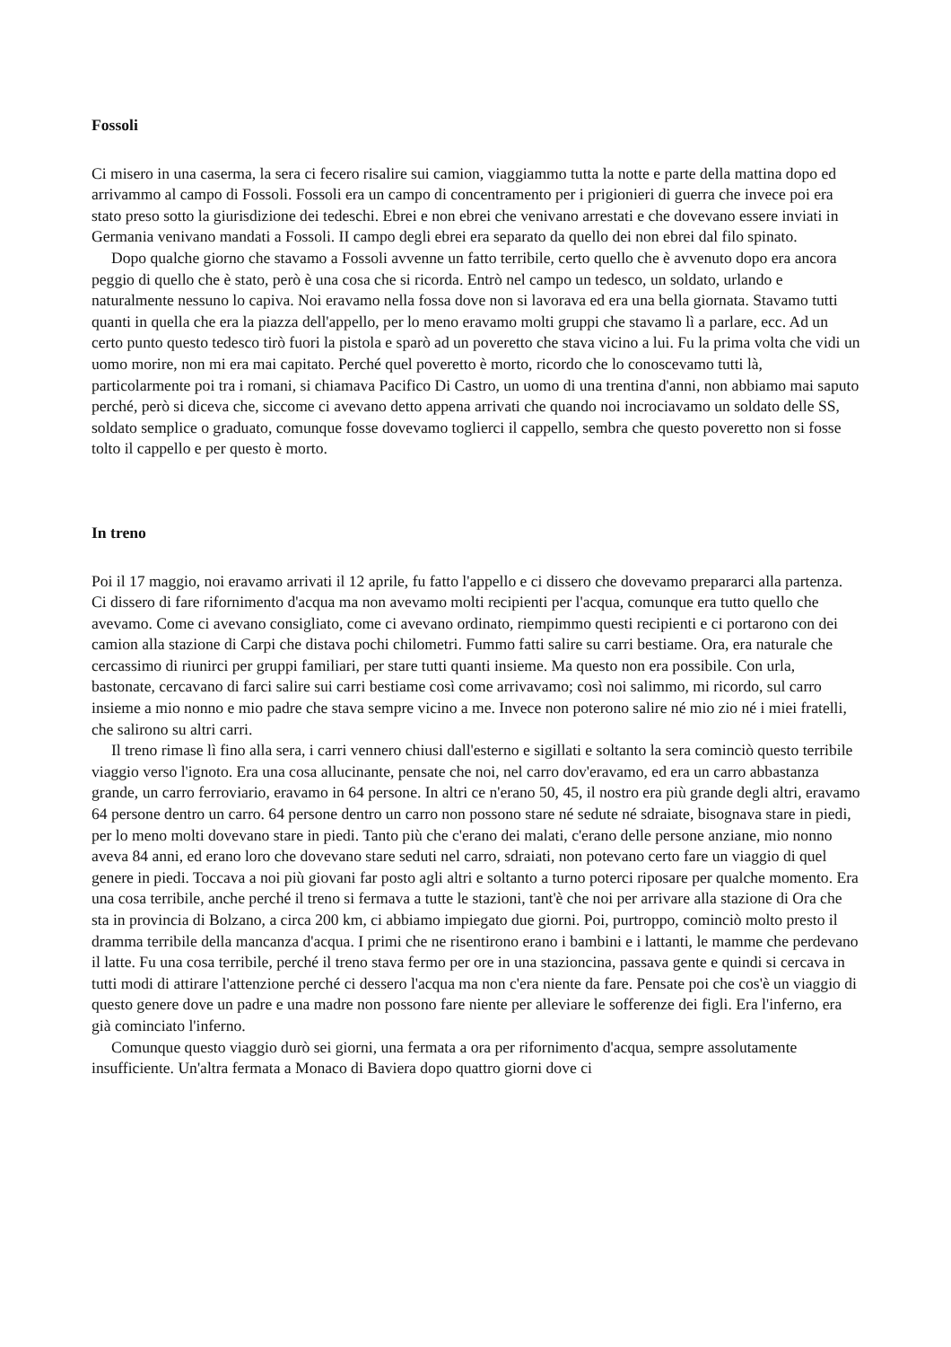Fossoli
Ci misero in una caserma, la sera ci fecero risalire sui camion, viaggiammo tutta la notte e parte della mattina dopo ed arrivammo al campo di Fossoli. Fossoli era un campo di concentramento per i prigionieri di guerra che invece poi era stato preso sotto la giurisdizione dei tedeschi. Ebrei e non ebrei che venivano arrestati e che dovevano essere inviati in Germania venivano mandati a Fossoli. II campo degli ebrei era separato da quello dei non ebrei dal filo spinato.
Dopo qualche giorno che stavamo a Fossoli avvenne un fatto terribile, certo quello che è avvenuto dopo era ancora peggio di quello che è stato, però è una cosa che si ricorda. Entrò nel campo un tedesco, un soldato, urlando e naturalmente nessuno lo capiva. Noi eravamo nella fossa dove non si lavorava ed era una bella giornata. Stavamo tutti quanti in quella che era la piazza dell'appello, per lo meno eravamo molti gruppi che stavamo lì a parlare, ecc. Ad un certo punto questo tedesco tirò fuori la pistola e sparò ad un poveretto che stava vicino a lui. Fu la prima volta che vidi un uomo morire, non mi era mai capitato. Perché quel poveretto è morto, ricordo che lo conoscevamo tutti là, particolarmente poi tra i romani, si chiamava Pacifico Di Castro, un uomo di una trentina d'anni, non abbiamo mai saputo perché, però si diceva che, siccome ci avevano detto appena arrivati che quando noi incrociavamo un soldato delle SS, soldato semplice o graduato, comunque fosse dovevamo toglierci il cappello, sembra che questo poveretto non si fosse tolto il cappello e per questo è morto.
In treno
Poi il 17 maggio, noi eravamo arrivati il 12 aprile, fu fatto l'appello e ci dissero che dovevamo prepararci alla partenza. Ci dissero di fare rifornimento d'acqua ma non avevamo molti recipienti per l'acqua, comunque era tutto quello che avevamo. Come ci avevano consigliato, come ci avevano ordinato, riempimmo questi recipienti e ci portarono con dei camion alla stazione di Carpi che distava pochi chilometri. Fummo fatti salire su carri bestiame. Ora, era naturale che cercassimo di riunirci per gruppi familiari, per stare tutti quanti insieme. Ma questo non era possibile. Con urla, bastonate, cercavano di farci salire sui carri bestiame così come arrivavamo; così noi salimmo, mi ricordo, sul carro insieme a mio nonno e mio padre che stava sempre vicino a me. Invece non poterono salire né mio zio né i miei fratelli, che salirono su altri carri.
Il treno rimase lì fino alla sera, i carri vennero chiusi dall'esterno e sigillati e soltanto la sera cominciò questo terribile viaggio verso l'ignoto. Era una cosa allucinante, pensate che noi, nel carro dov'eravamo, ed era un carro abbastanza grande, un carro ferroviario, eravamo in 64 persone. In altri ce n'erano 50, 45, il nostro era più grande degli altri, eravamo 64 persone dentro un carro. 64 persone dentro un carro non possono stare né sedute né sdraiate, bisognava stare in piedi, per lo meno molti dovevano stare in piedi. Tanto più che c'erano dei malati, c'erano delle persone anziane, mio nonno aveva 84 anni, ed erano loro che dovevano stare seduti nel carro, sdraiati, non potevano certo fare un viaggio di quel genere in piedi. Toccava a noi più giovani far posto agli altri e soltanto a turno poterci riposare per qualche momento. Era una cosa terribile, anche perché il treno si fermava a tutte le stazioni, tant'è che noi per arrivare alla stazione di Ora che sta in provincia di Bolzano, a circa 200 km, ci abbiamo impiegato due giorni. Poi, purtroppo, cominciò molto presto il dramma terribile della mancanza d'acqua. I primi che ne risentirono erano i bambini e i lattanti, le mamme che perdevano il latte. Fu una cosa terribile, perché il treno stava fermo per ore in una stazioncina, passava gente e quindi si cercava in tutti modi di attirare l'attenzione perché ci dessero l'acqua ma non c'era niente da fare. Pensate poi che cos'è un viaggio di questo genere dove un padre e una madre non possono fare niente per alleviare le sofferenze dei figli. Era l'inferno, era già cominciato l'inferno.
Comunque questo viaggio durò sei giorni, una fermata a ora per rifornimento d'acqua, sempre assolutamente insufficiente. Un'altra fermata a Monaco di Baviera dopo quattro giorni dove ci